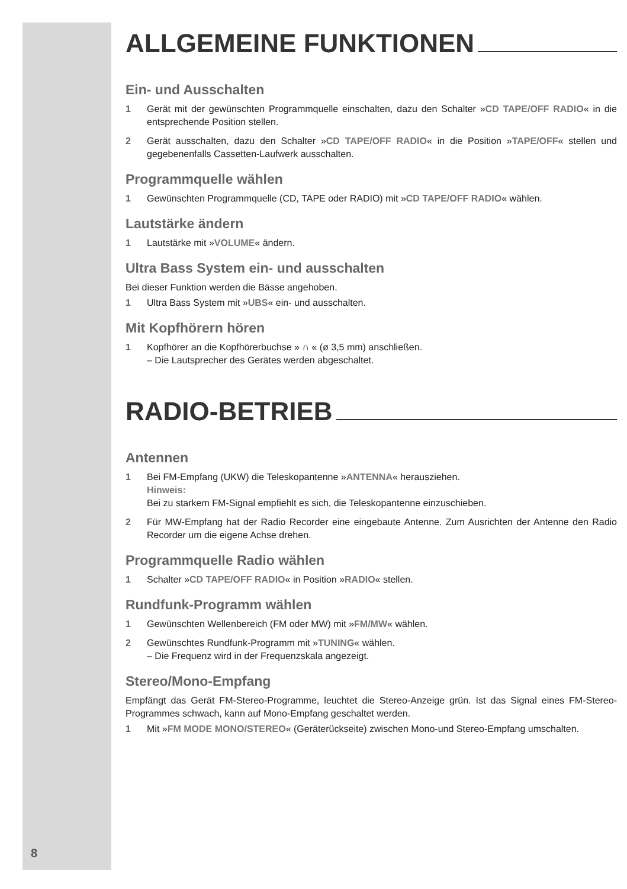ALLGEMEINE FUNKTIONEN
Ein- und Ausschalten
1 Gerät mit der gewünschten Programmquelle einschalten, dazu den Schalter »CD TAPE/OFF RADIO« in die entsprechende Position stellen.
2 Gerät ausschalten, dazu den Schalter »CD TAPE/OFF RADIO« in die Position »TAPE/OFF« stellen und gegebenenfalls Cassetten-Laufwerk ausschalten.
Programmquelle wählen
1 Gewünschten Programmquelle (CD, TAPE oder RADIO) mit »CD TAPE/OFF RADIO« wählen.
Lautstärke ändern
1 Lautstärke mit »VOLUME« ändern.
Ultra Bass System ein- und ausschalten
Bei dieser Funktion werden die Bässe angehoben.
1 Ultra Bass System mit »UBS« ein- und ausschalten.
Mit Kopfhörern hören
1 Kopfhörer an die Kopfhörerbuchse » ∩ « (ø 3,5 mm) anschließen.
– Die Lautsprecher des Gerätes werden abgeschaltet.
RADIO-BETRIEB
Antennen
1 Bei FM-Empfang (UKW) die Teleskopantenne »ANTENNA« herausziehen.
Hinweis:
Bei zu starkem FM-Signal empfiehlt es sich, die Teleskopantenne einzuschieben.
2 Für MW-Empfang hat der Radio Recorder eine eingebaute Antenne. Zum Ausrichten der Antenne den Radio Recorder um die eigene Achse drehen.
Programmquelle Radio wählen
1 Schalter »CD TAPE/OFF RADIO« in Position »RADIO« stellen.
Rundfunk-Programm wählen
1 Gewünschten Wellenbereich (FM oder MW) mit »FM/MW« wählen.
2 Gewünschtes Rundfunk-Programm mit »TUNING« wählen.
– Die Frequenz wird in der Frequenzskala angezeigt.
Stereo/Mono-Empfang
Empfängt das Gerät FM-Stereo-Programme, leuchtet die Stereo-Anzeige grün. Ist das Signal eines FM-Stereo-Programmes schwach, kann auf Mono-Empfang geschaltet werden.
1 Mit »FM MODE MONO/STEREO« (Geräterückseite) zwischen Mono-und Stereo-Empfang umschalten.
8